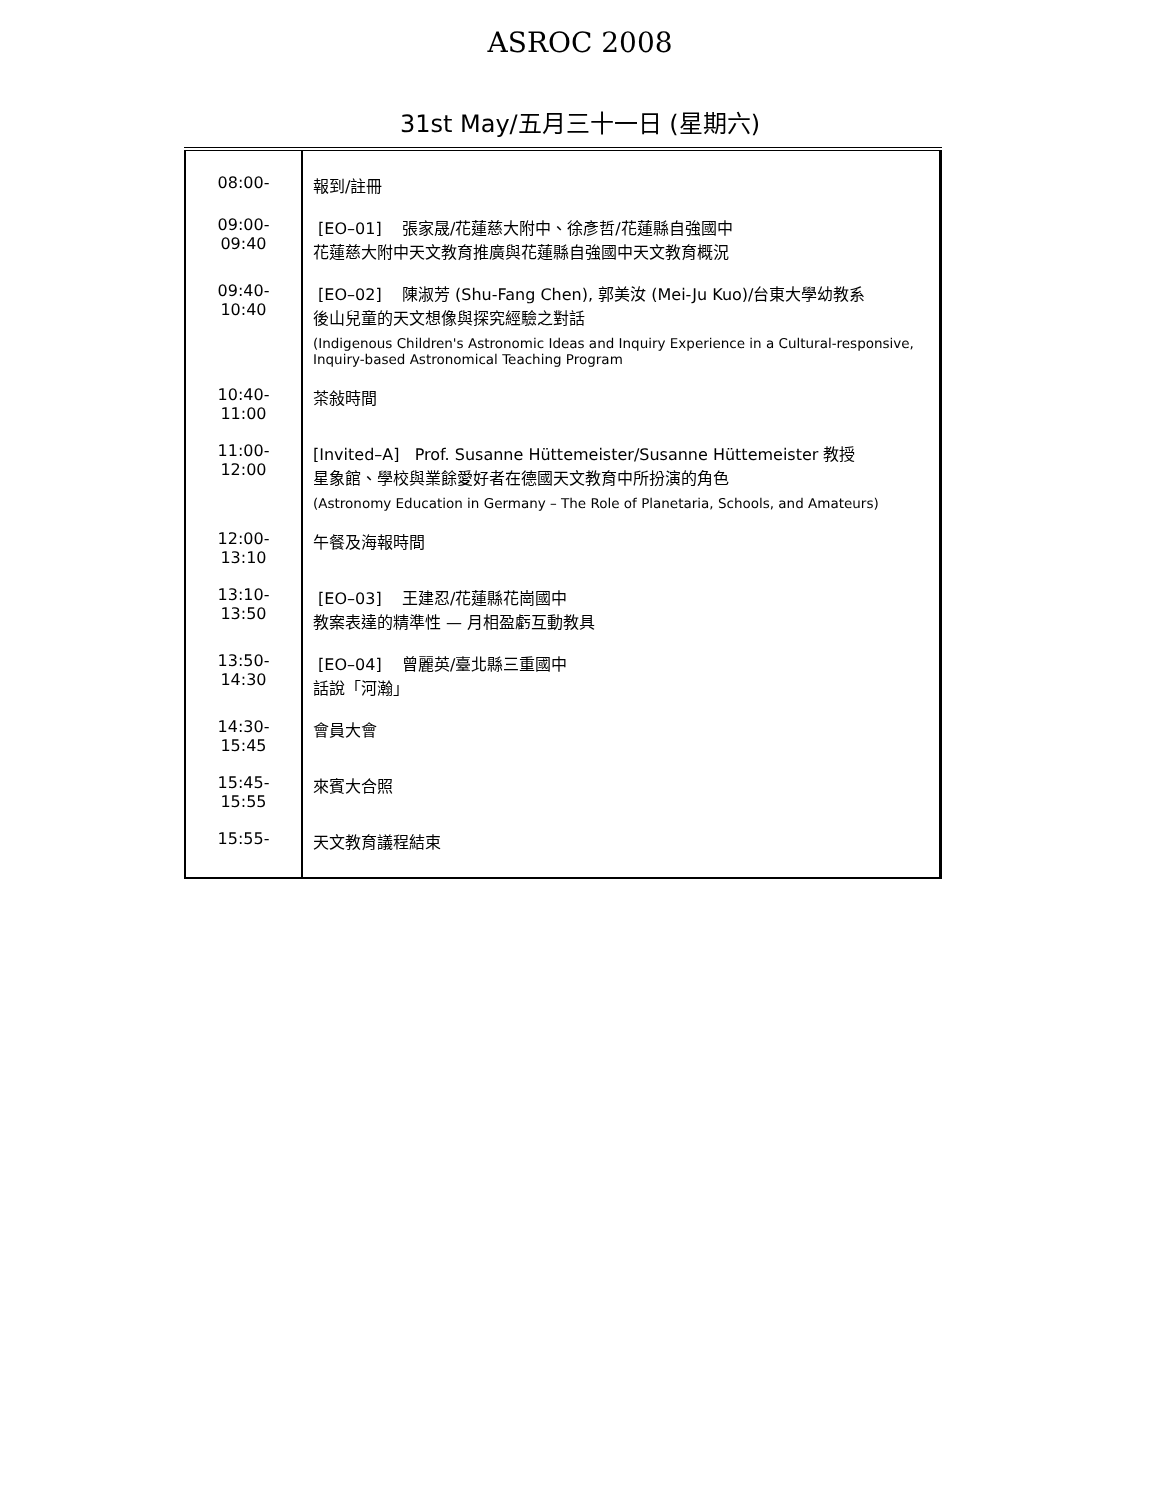ASROC 2008
31st May/五月三十一日 (星期六)
| 08:00- | 報到/註冊 |
| 09:00-09:40 | [EO–01] 張家晟/花蓮慈大附中、徐彥哲/花蓮縣自強國中 花蓮慈大附中天文教育推廣與花蓮縣自強國中天文教育概況 |
| 09:40-10:40 | [EO–02] 陳淑芳 (Shu-Fang Chen), 郭美汝 (Mei-Ju Kuo)/台東大學幼教系 後山兒童的天文想像與探究經驗之對話 (Indigenous Children's Astronomic Ideas and Inquiry Experience in a Cultural-responsive, Inquiry-based Astronomical Teaching Program |
| 10:40-11:00 | 茶敍時間 |
| 11:00-12:00 | [Invited–A] Prof. Susanne Hüttemeister/Susanne Hüttemeister 教授 星象館、學校與業餘愛好者在德國天文教育中所扮演的角色 (Astronomy Education in Germany – The Role of Planetaria, Schools, and Amateurs) |
| 12:00-13:10 | 午餐及海報時間 |
| 13:10-13:50 | [EO–03] 王建忍/花蓮縣花崗國中 教案表達的精準性 — 月相盈虧互動教具 |
| 13:50-14:30 | [EO–04] 曾麗英/臺北縣三重國中 話說「河瀚」 |
| 14:30-15:45 | 會員大會 |
| 15:45-15:55 | 來賓大合照 |
| 15:55- | 天文教育議程結束 |